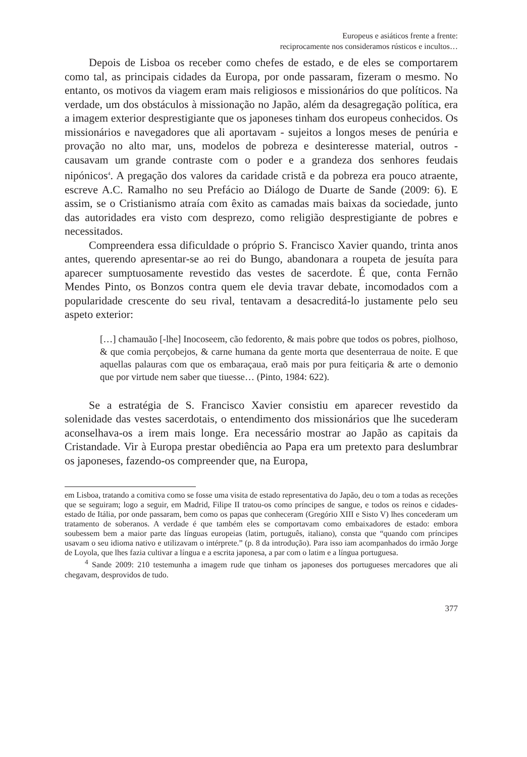Europeus e asiáticos frente a frente:
reciprocamente nos consideramos rústicos e incultos…
Depois de Lisboa os receber como chefes de estado, e de eles se comportarem como tal, as principais cidades da Europa, por onde passaram, fizeram o mesmo. No entanto, os motivos da viagem eram mais religiosos e missionários do que políticos. Na verdade, um dos obstáculos à missionação no Japão, além da desagregação política, era a imagem exterior desprestigiante que os japoneses tinham dos europeus conhecidos. Os missionários e navegadores que ali aportavam - sujeitos a longos meses de penúria e provação no alto mar, uns, modelos de pobreza e desinteresse material, outros - causavam um grande contraste com o poder e a grandeza dos senhores feudais nipónicos<sup>4</sup>. A pregação dos valores da caridade cristã e da pobreza era pouco atraente, escreve A.C. Ramalho no seu Prefácio ao Diálogo de Duarte de Sande (2009: 6). E assim, se o Cristianismo atraía com êxito as camadas mais baixas da sociedade, junto das autoridades era visto com desprezo, como religião desprestigiante de pobres e necessitados.
Compreendera essa dificuldade o próprio S. Francisco Xavier quando, trinta anos antes, querendo apresentar-se ao rei do Bungo, abandonara a roupeta de jesuíta para aparecer sumptuosamente revestido das vestes de sacerdote. É que, conta Fernão Mendes Pinto, os Bonzos contra quem ele devia travar debate, incomodados com a popularidade crescente do seu rival, tentavam a desacreditá-lo justamente pelo seu aspeto exterior:
[…] chamauão [-lhe] Inocoseem, cão fedorento, & mais pobre que todos os pobres, piolhoso, & que comia perçobejos, & carne humana da gente morta que desenterraua de noite. E que aquellas palauras com que os embaraçaua, eraõ mais por pura feitiçaria & arte o demonio que por virtude nem saber que tiuesse… (Pinto, 1984: 622).
Se a estratégia de S. Francisco Xavier consistiu em aparecer revestido da solenidade das vestes sacerdotais, o entendimento dos missionários que lhe sucederam aconselhava-os a irem mais longe. Era necessário mostrar ao Japão as capitais da Cristandade. Vir à Europa prestar obediência ao Papa era um pretexto para deslumbrar os japoneses, fazendo-os compreender que, na Europa,
em Lisboa, tratando a comitiva como se fosse uma visita de estado representativa do Japão, deu o tom a todas as receções que se seguiram; logo a seguir, em Madrid, Filipe II tratou-os como príncipes de sangue, e todos os reinos e cidades-estado de Itália, por onde passaram, bem como os papas que conheceram (Gregório XIII e Sisto V) lhes concederam um tratamento de soberanos. A verdade é que também eles se comportavam como embaixadores de estado: embora soubessem bem a maior parte das línguas europeias (latim, português, italiano), consta que “quando com príncipes usavam o seu idioma nativo e utilizavam o intérprete.” (p. 8 da introdução). Para isso iam acompanhados do irmão Jorge de Loyola, que lhes fazia cultivar a língua e a escrita japonesa, a par com o latim e a língua portuguesa.
<sup>4</sup> Sande 2009: 210 testemunha a imagem rude que tinham os japoneses dos portugueses mercadores que ali chegavam, desprovidos de tudo.
377